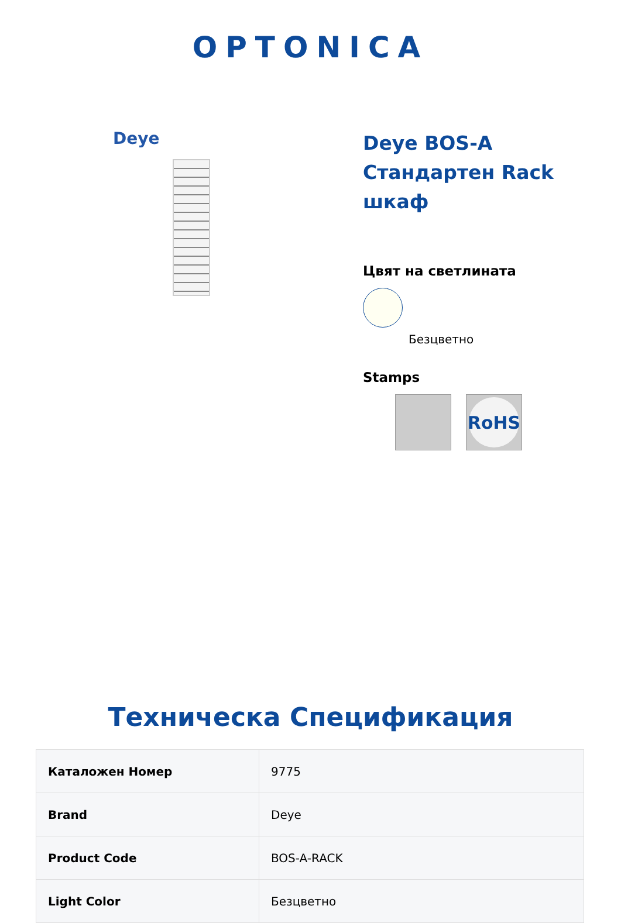OPTONICA
Deye
Deye BOS-A Стандартен Rack шкаф
Цвят на светлината
Безцветно
Stamps
RoHS
Техническа Спецификация
| Каталожен Номер | 9775 |
| Brand | Deye |
| Product Code | BOS-A-RACK |
| Light Color | Безцветно |